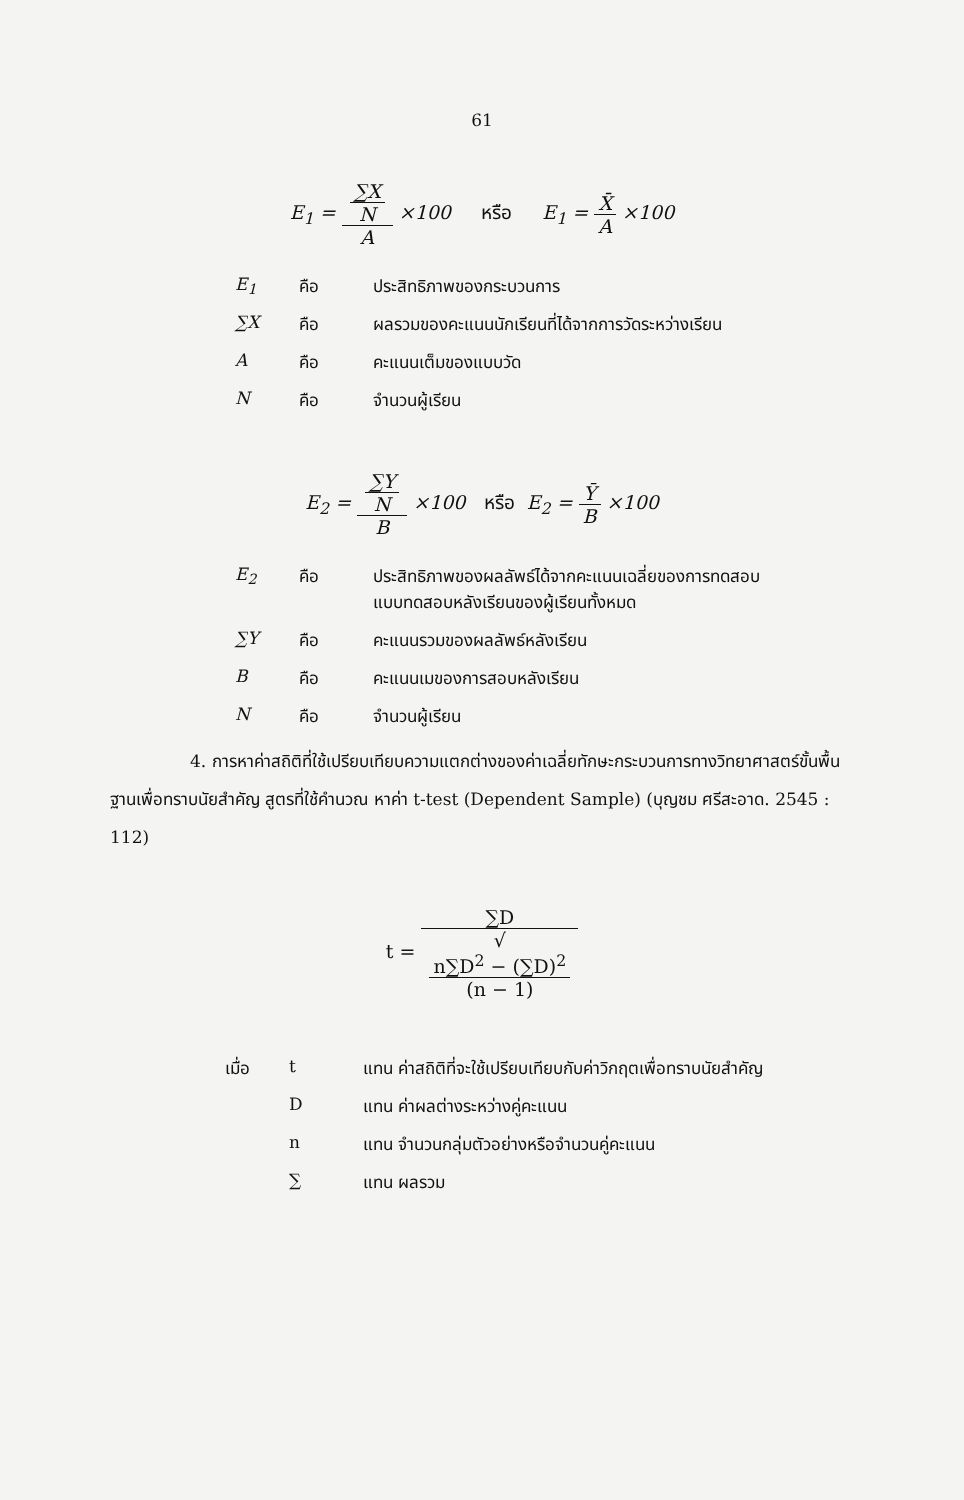61
E<sub>1</sub> = ∑X
N A ×100 หรือ E<sub>1</sub> = X̄ A ×100
| E<sub>1</sub> | คือ | ประสิทธิภาพของกระบวนการ |
| ∑X | คือ | ผลรวมของคะแนนนักเรียนที่ได้จากการวัดระหว่างเรียน |
| A | คือ | คะแนนเต็มของแบบวัด |
| N | คือ | จำนวนผู้เรียน |
E<sub>2</sub> = ∑Y
N B ×100 หรือ E<sub>2</sub> = Ȳ B ×100
| E<sub>2</sub> | คือ | ประสิทธิภาพของผลลัพธ์ได้จากคะแนนเฉลี่ยของการทดสอบ แบบทดสอบหลังเรียนของผู้เรียนทั้งหมด |
| ∑Y | คือ | คะแนนรวมของผลลัพธ์หลังเรียน |
| B | คือ | คะแนนเมของการสอบหลังเรียน |
| N | คือ | จำนวนผู้เรียน |
4. การหาค่าสถิติที่ใช้เปรียบเทียบความแตกต่างของค่าเฉลี่ยทักษะกระบวนการทางวิทยาศาสตร์ขั้นพื้นฐานเพื่อทราบนัยสำคัญ สูตรที่ใช้คำนวณ หาค่า t-test (Dependent Sample) (บุญชม ศรีสะอาด. 2545 : 112)
t = ∑D √
n∑D<sup>2</sup> − (∑D)<sup>2</sup>
(n − 1)
| เมื่อ | t | แทน ค่าสถิติที่จะใช้เปรียบเทียบกับค่าวิกฤตเพื่อทราบนัยสำคัญ |
| | D | แทน ค่าผลต่างระหว่างคู่คะแนน |
| | n | แทน จำนวนกลุ่มตัวอย่างหรือจำนวนคู่คะแนน |
| | ∑ | แทน ผลรวม |